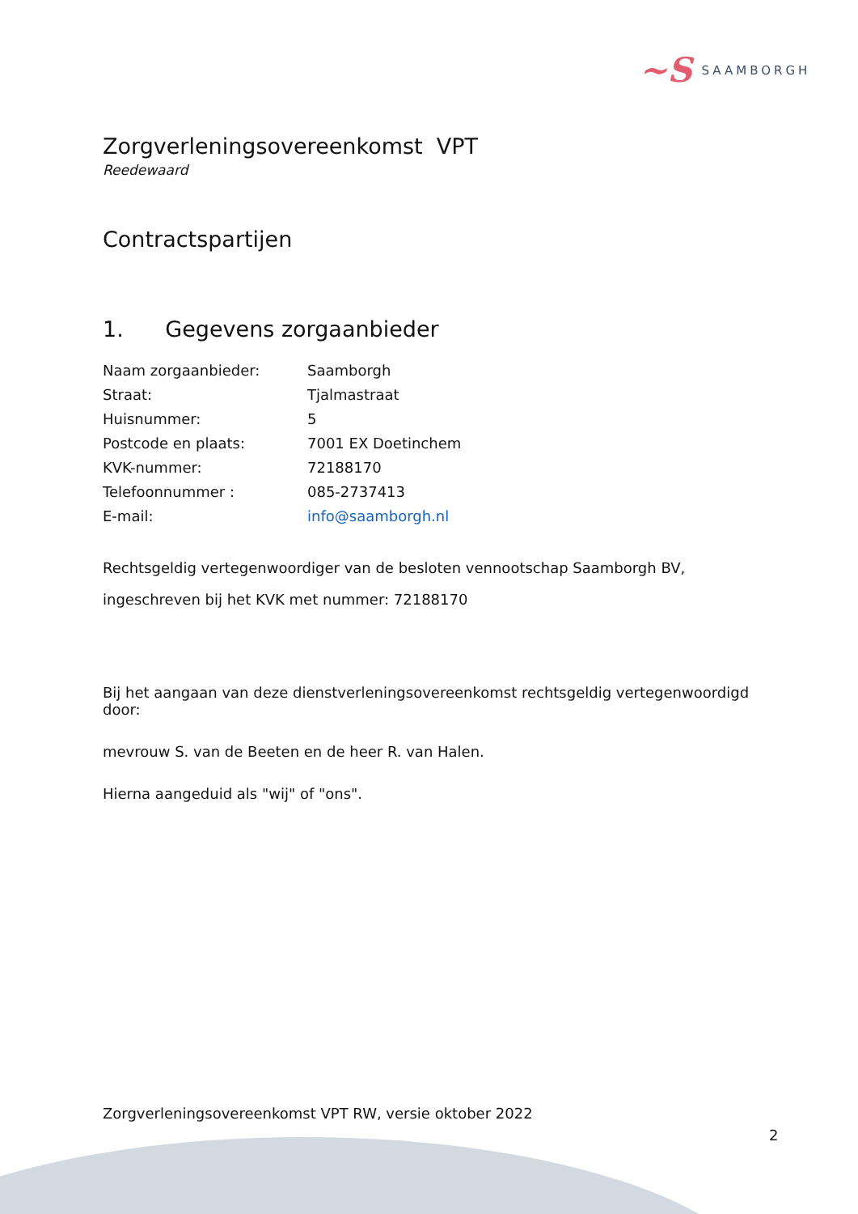~S SAAMBORGH
Zorgverleningsovereenkomst VPT
Reedewaard
Contractspartijen
1. Gegevens zorgaanbieder
| Naam zorgaanbieder: | Saamborgh |
| Straat: | Tjalmastraat |
| Huisnummer: | 5 |
| Postcode en plaats: | 7001 EX Doetinchem |
| KVK-nummer: | 72188170 |
| Telefoonnummer : | 085-2737413 |
| E-mail: | info@saamborgh.nl |
Rechtsgeldig vertegenwoordiger van de besloten vennootschap Saamborgh BV, ingeschreven bij het KVK met nummer: 72188170
Bij het aangaan van deze dienstverleningsovereenkomst rechtsgeldig vertegenwoordigd door:
mevrouw S. van de Beeten en de heer R. van Halen.
Hierna aangeduid als "wij" of "ons".
Zorgverleningsovereenkomst VPT RW, versie oktober 2022
2